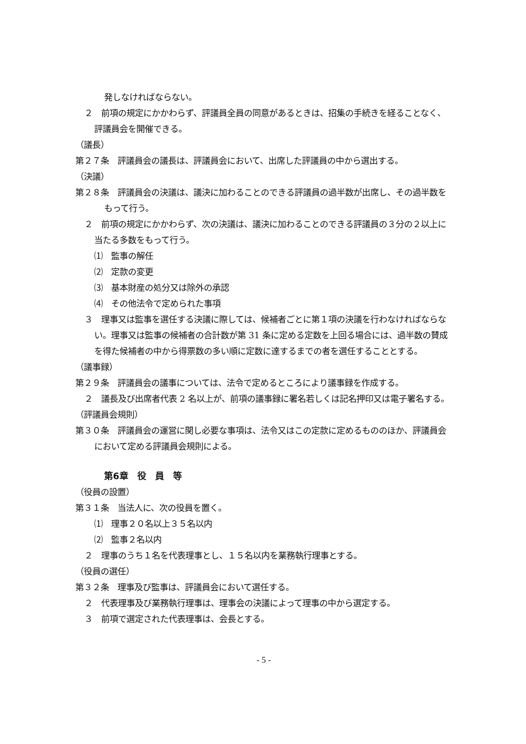発しなければならない。
２　前項の規定にかかわらず、評議員全員の同意があるときは、招集の手続きを経ることなく、評議員会を開催できる。
（議長）
第２７条　評議員会の議長は、評議員会において、出席した評議員の中から選出する。
（決議）
第２８条　評議員会の決議は、議決に加わることのできる評議員の過半数が出席し、その過半数をもって行う。
２　前項の規定にかかわらず、次の決議は、議決に加わることのできる評議員の３分の２以上に当たる多数をもって行う。
⑴　監事の解任
⑵　定款の変更
⑶　基本財産の処分又は除外の承認
⑷　その他法令で定められた事項
３　理事又は監事を選任する決議に際しては、候補者ごとに第１項の決議を行わなければならない。理事又は監事の候補者の合計数が第 31 条に定める定数を上回る場合には、過半数の賛成を得た候補者の中から得票数の多い順に定数に達するまでの者を選任することとする。
（議事録）
第２９条　評議員会の議事については、法令で定めるところにより議事録を作成する。
２　議長及び出席者代表 2 名以上が、前項の議事録に署名若しくは記名押印又は電子署名する。
（評議員会規則）
第３０条　評議員会の運営に関し必要な事項は、法令又はこの定款に定めるもののほか、評議員会において定める評議員会規則による。
第6章　役　員　等
（役員の設置）
第３１条　当法人に、次の役員を置く。
⑴　理事２０名以上３５名以内
⑵　監事２名以内
２　理事のうち１名を代表理事とし、１５名以内を業務執行理事とする。
（役員の選任）
第３２条　理事及び監事は、評議員会において選任する。
２　代表理事及び業務執行理事は、理事会の決議によって理事の中から選定する。
３　前項で選定された代表理事は、会長とする。
- 5 -